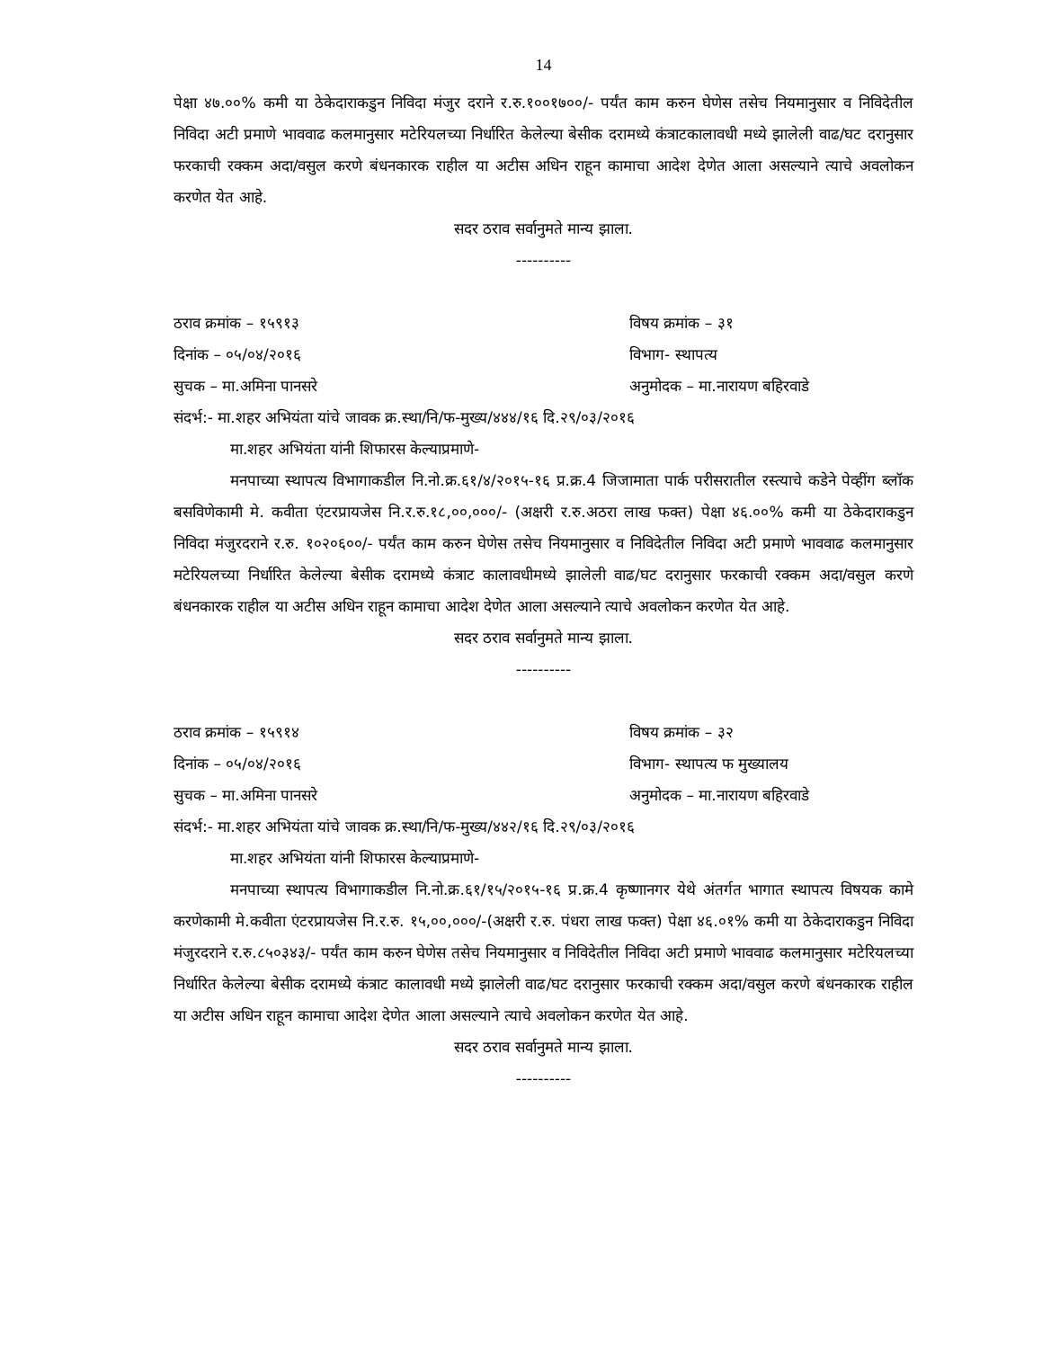14
पेक्षा ४७.००% कमी या ठेकेदाराकडुन निविदा मंजुर दराने र.रु.१००१७००/- पर्यंत काम करुन घेणेस तसेच नियमानुसार व निविदेतील निविदा अटी प्रमाणे भाववाढ कलमानुसार मटेरियलच्या निर्धारित केलेल्या बेसीक दरामध्ये कंत्राटकालावधी मध्ये झालेली वाढ/घट दरानुसार फरकाची रक्कम अदा/वसुल करणे बंधनकारक राहील या अटीस अधिन राहून कामाचा आदेश देणेत आला असल्याने त्याचे अवलोकन करणेत येत आहे.
सदर ठराव सर्वानुमते मान्य झाला.
----------
ठराव क्रमांक – १५९१३ विषय क्रमांक – ३१
दिनांक – ०५/०४/२०१६ विभाग- स्थापत्य
सुचक – मा.अमिना पानसरे अनुमोदक – मा.नारायण बहिरवाडे
संदर्भ:- मा.शहर अभियंता यांचे जावक क्र.स्था/नि/फ-मुख्य/४४४/१६ दि.२९/०३/२०१६
मा.शहर अभियंता यांनी शिफारस केल्याप्रमाणे-
मनपाच्या स्थापत्य विभागाकडील नि.नो.क्र.६१/४/२०१५-१६ प्र.क्र.4 जिजामाता पार्क परीसरातील रस्त्याचे कडेने पेव्हींग ब्लॉक बसविणेकामी मे. कवीता एंटरप्रायजेस नि.र.रु.१८,००,०००/- (अक्षरी र.रु.अठरा लाख फक्त) पेक्षा ४६.००% कमी या ठेकेदाराकडुन निविदा मंजुरदराने र.रु. १०२०६००/- पर्यंत काम करुन घेणेस तसेच नियमानुसार व निविदेतील निविदा अटी प्रमाणे भाववाढ कलमानुसार मटेरियलच्या निर्धारित केलेल्या बेसीक दरामध्ये कंत्राट कालावधीमध्ये झालेली वाढ/घट दरानुसार फरकाची रक्कम अदा/वसुल करणे बंधनकारक राहील या अटीस अधिन राहून कामाचा आदेश देणेत आला असल्याने त्याचे अवलोकन करणेत येत आहे.
सदर ठराव सर्वानुमते मान्य झाला.
----------
ठराव क्रमांक – १५९१४ विषय क्रमांक – ३२
दिनांक – ०५/०४/२०१६ विभाग- स्थापत्य फ मुख्यालय
सुचक – मा.अमिना पानसरे अनुमोदक – मा.नारायण बहिरवाडे
संदर्भ:- मा.शहर अभियंता यांचे जावक क्र.स्था/नि/फ-मुख्य/४४२/१६ दि.२९/०३/२०१६
मा.शहर अभियंता यांनी शिफारस केल्याप्रमाणे-
मनपाच्या स्थापत्य विभागाकडील नि.नो.क्र.६१/१५/२०१५-१६ प्र.क्र.4 कृष्णानगर येथे अंतर्गत भागात स्थापत्य विषयक कामे करणेकामी मे.कवीता एंटरप्रायजेस नि.र.रु. १५,००,०००/-(अक्षरी र.रु. पंधरा लाख फक्त) पेक्षा ४६.०१% कमी या ठेकेदाराकडुन निविदा मंजुरदराने र.रु.८५०३४३/- पर्यंत काम करुन घेणेस तसेच नियमानुसार व निविदेतील निविदा अटी प्रमाणे भाववाढ कलमानुसार मटेरियलच्या निर्धारित केलेल्या बेसीक दरामध्ये कंत्राट कालावधी मध्ये झालेली वाढ/घट दरानुसार फरकाची रक्कम अदा/वसुल करणे बंधनकारक राहील या अटीस अधिन राहून कामाचा आदेश देणेत आला असल्याने त्याचे अवलोकन करणेत येत आहे.
सदर ठराव सर्वानुमते मान्य झाला.
----------